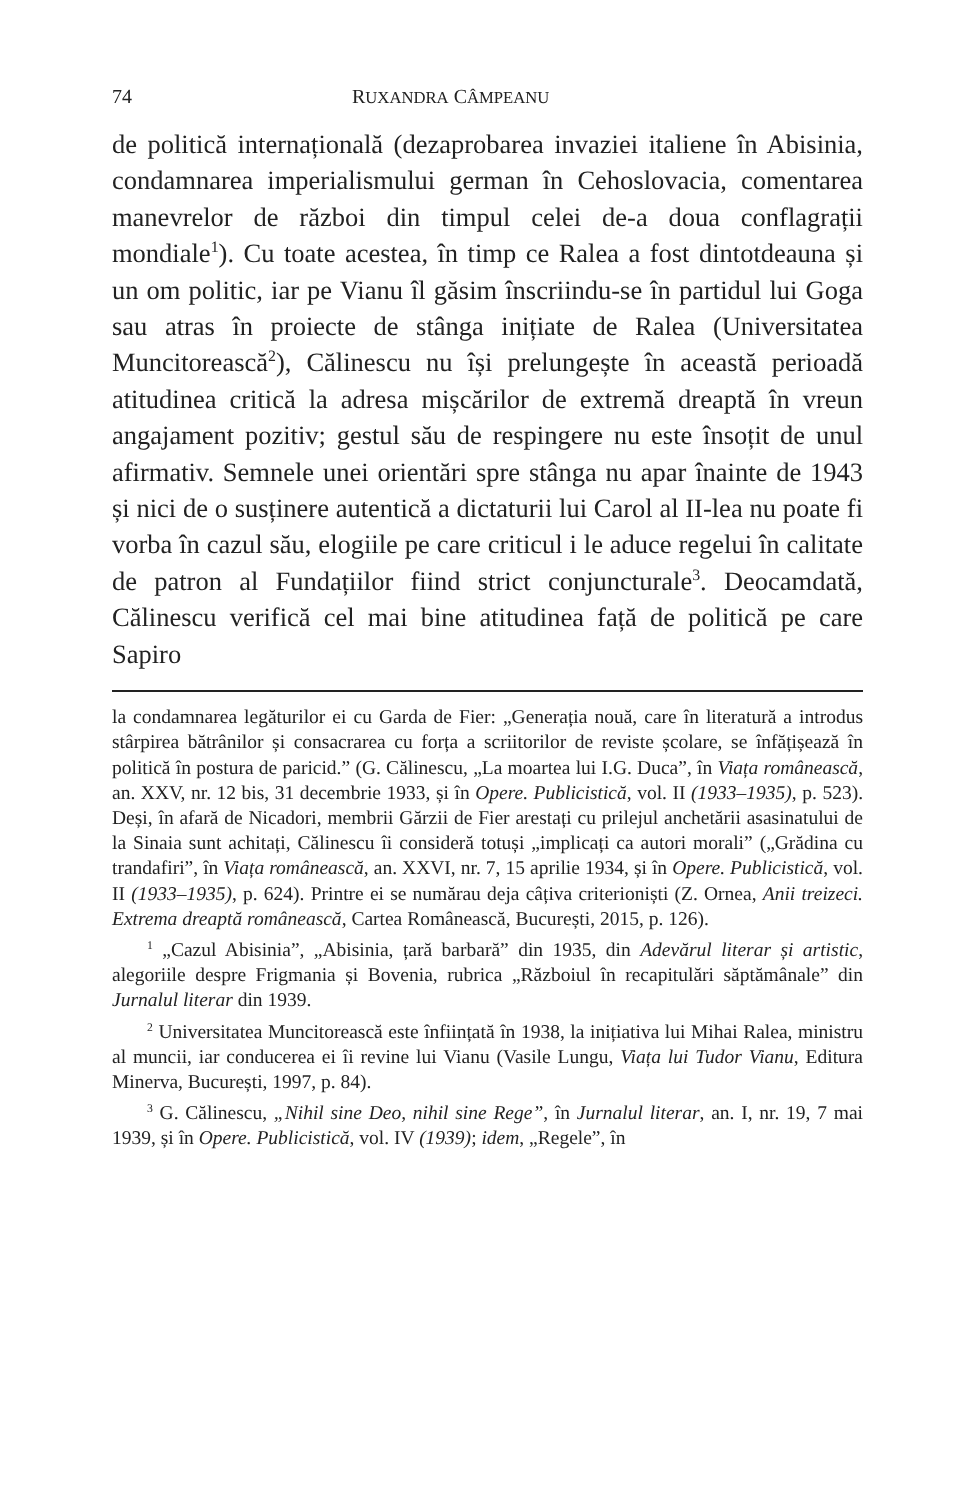74 RUXANDRA CÂMPEANU
de politică internațională (dezaprobarea invaziei italiene în Abisinia, condamnarea imperialismului german în Cehoslovacia, comentarea manevrelor de război din timpul celei de-a doua conflagrații mondiale<sup>1</sup>). Cu toate acestea, în timp ce Ralea a fost dintotdeauna și un om politic, iar pe Vianu îl găsim înscriindu-se în partidul lui Goga sau atras în proiecte de stânga inițiate de Ralea (Universitatea Muncitorească<sup>2</sup>), Călinescu nu își prelungește în această perioadă atitudinea critică la adresa mișcărilor de extremă dreaptă în vreun angajament pozitiv; gestul său de respingere nu este însoțit de unul afirmativ. Semnele unei orientări spre stânga nu apar înainte de 1943 și nici de o susținere autentică a dictaturii lui Carol al II-lea nu poate fi vorba în cazul său, elogiile pe care criticul i le aduce regelui în calitate de patron al Fundațiilor fiind strict conjuncturale<sup>3</sup>. Deocamdată, Călinescu verifică cel mai bine atitudinea față de politică pe care Sapiro
la condamnarea legăturilor ei cu Garda de Fier: „Generația nouă, care în literatură a introdus stârpirea bătrânilor și consacrarea cu forța a scriitorilor de reviste școlare, se înfățișează în politică în postura de paricid.” (G. Călinescu, „La moartea lui I.G. Duca”, în Viața românească, an. XXV, nr. 12 bis, 31 decembrie 1933, și în Opere. Publicistică, vol. II (1933–1935), p. 523). Deși, în afară de Nicadori, membrii Gărzii de Fier arestați cu prilejul anchetării asasinatului de la Sinaia sunt achitați, Călinescu îi consideră totuși „implicați ca autori morali” („Grădina cu trandafiri”, în Viața românească, an. XXVI, nr. 7, 15 aprilie 1934, și în Opere. Publicistică, vol. II (1933–1935), p. 624). Printre ei se numărau deja câțiva criterioniști (Z. Ornea, Anii treizeci. Extrema dreaptă românească, Cartea Românească, București, 2015, p. 126).
<sup>1</sup> „Cazul Abisinia”, „Abisinia, țară barbară” din 1935, din Adevărul literar și artistic, alegoriile despre Frigmania și Bovenia, rubrica „Războiul în recapitulări săptămânale” din Jurnalul literar din 1939.
<sup>2</sup> Universitatea Muncitorească este înființată în 1938, la inițiativa lui Mihai Ralea, ministru al muncii, iar conducerea ei îi revine lui Vianu (Vasile Lungu, Viața lui Tudor Vianu, Editura Minerva, București, 1997, p. 84).
<sup>3</sup> G. Călinescu, „Nihil sine Deo, nihil sine Rege”, în Jurnalul literar, an. I, nr. 19, 7 mai 1939, și în Opere. Publicistică, vol. IV (1939); idem, „Regele”, în